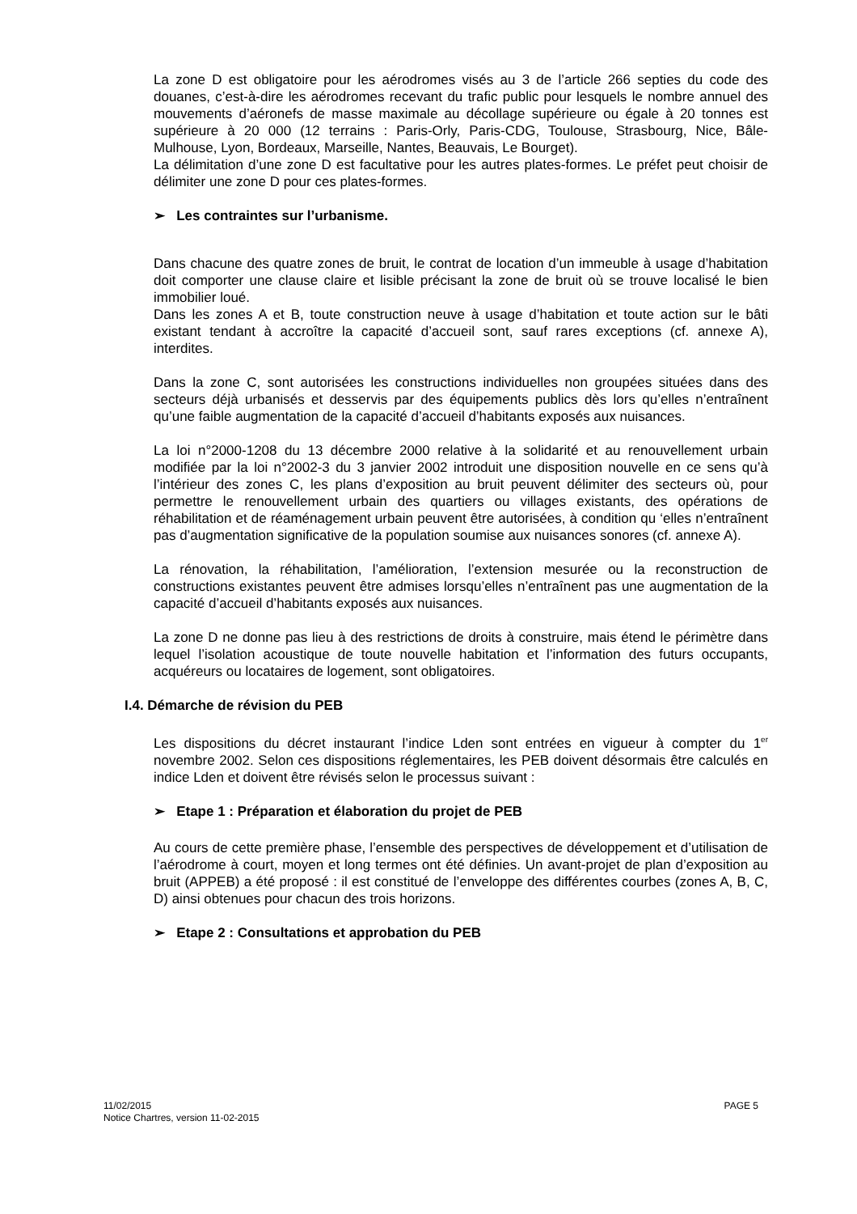La zone D est obligatoire pour les aérodromes visés au 3 de l’article 266 septies du code des douanes, c’est-à-dire les aérodromes recevant du trafic public pour lesquels le nombre annuel des mouvements d’aéronefs de masse maximale au décollage supérieure ou égale à 20 tonnes est supérieure à 20 000 (12 terrains : Paris-Orly, Paris-CDG, Toulouse, Strasbourg, Nice, Bâle-Mulhouse, Lyon, Bordeaux, Marseille, Nantes, Beauvais, Le Bourget).
La délimitation d’une zone D est facultative pour les autres plates-formes. Le préfet peut choisir de délimiter une zone D pour ces plates-formes.
➢ Les contraintes sur l’urbanisme.
Dans chacune des quatre zones de bruit, le contrat de location d’un immeuble à usage d’habitation doit comporter une clause claire et lisible précisant la zone de bruit où se trouve localisé le bien immobilier loué.
Dans les zones A et B, toute construction neuve à usage d’habitation et toute action sur le bâti existant tendant à accroître la capacité d’accueil sont, sauf rares exceptions (cf. annexe A), interdites.
Dans la zone C, sont autorisées les constructions individuelles non groupées situées dans des secteurs déjà urbanisés et desservis par des équipements publics dès lors qu’elles n’entraînent qu’une faible augmentation de la capacité d’accueil d’habitants exposés aux nuisances.
La loi n°2000-1208 du 13 décembre 2000 relative à la solidarité et au renouvellement urbain modifiée par la loi n°2002-3 du 3 janvier 2002 introduit une disposition nouvelle en ce sens qu’à l’intérieur des zones C, les plans d’exposition au bruit peuvent délimiter des secteurs où, pour permettre le renouvellement urbain des quartiers ou villages existants, des opérations de réhabilitation et de réaménagement urbain peuvent être autorisées, à condition qu ‘elles n’entraînent pas d’augmentation significative de la population soumise aux nuisances sonores (cf. annexe A).
La rénovation, la réhabilitation, l’amélioration, l’extension mesurée ou la reconstruction de constructions existantes peuvent être admises lorsqu’elles n’entraînent pas une augmentation de la capacité d’accueil d’habitants exposés aux nuisances.
La zone D ne donne pas lieu à des restrictions de droits à construire, mais étend le périmètre dans lequel l’isolation acoustique de toute nouvelle habitation et l’information des futurs occupants, acquéreurs ou locataires de logement, sont obligatoires.
I.4. Démarche de révision du PEB
Les dispositions du décret instaurant l’indice Lden sont entrées en vigueur à compter du 1<sup>er</sup> novembre 2002. Selon ces dispositions réglementaires, les PEB doivent désormais être calculés en indice Lden et doivent être révisés selon le processus suivant :
➢ Etape 1 : Préparation et élaboration du projet de PEB
Au cours de cette première phase, l’ensemble des perspectives de développement et d’utilisation de l’aérodrome à court, moyen et long termes ont été définies. Un avant-projet de plan d’exposition au bruit (APPEB) a été proposé : il est constitué de l’enveloppe des différentes courbes (zones A, B, C, D) ainsi obtenues pour chacun des trois horizons.
➢ Etape 2 : Consultations et approbation du PEB
PAGE 5 11/02/2015
Notice Chartres, version 11-02-2015